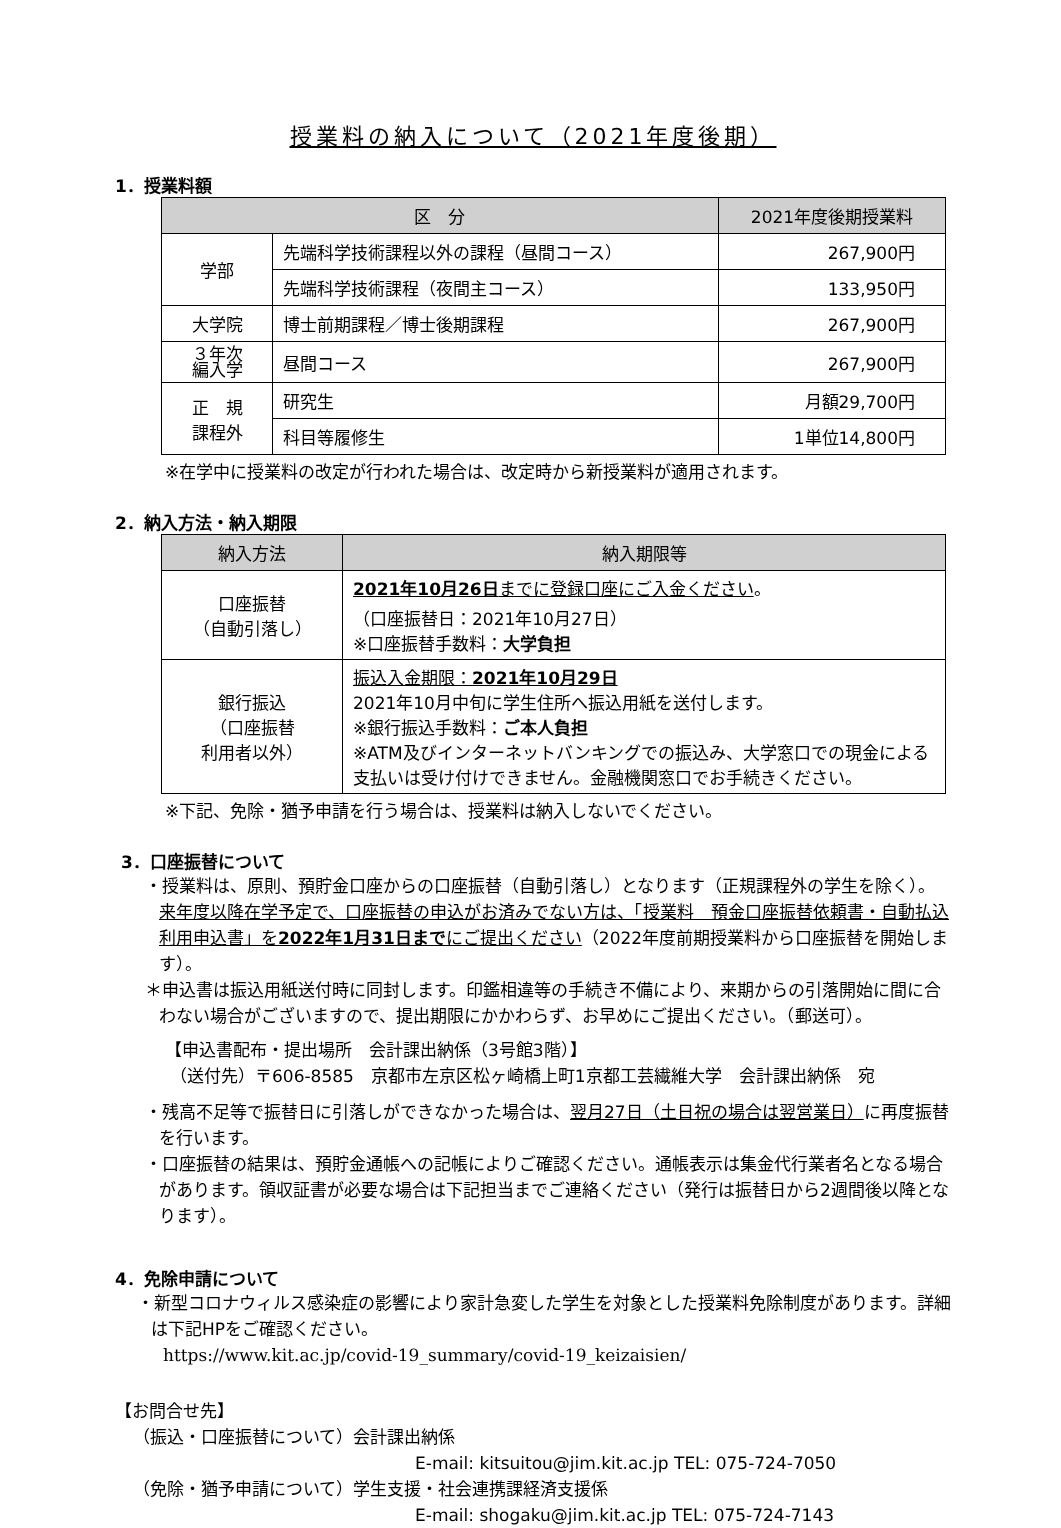授業料の納入について（2021年度後期）
1．授業料額
| 区 分 | | 2021年度後期授業料 |
| --- | --- | --- |
| 学部 | 先端科学技術課程以外の課程（昼間コース） | 267,900円 |
| | 先端科学技術課程（夜間主コース） | 133,950円 |
| 大学院 | 博士前期課程／博士後期課程 | 267,900円 |
| ３年次 編入学 | 昼間コース | 267,900円 |
| 正 規 課程外 | 研究生 | 月額29,700円 |
| | 科目等履修生 | 1単位14,800円 |
※在学中に授業料の改定が行われた場合は、改定時から新授業料が適用されます。
2．納入方法・納入期限
| 納入方法 | 納入期限等 |
| --- | --- |
| 口座振替 （自動引落し） | 2021年10月26日 までに登録口座にご入金ください 。 （口座振替日：2021年10月27日） ※口座振替手数料： 大学負担 |
| 銀行振込 （口座振替 利用者以外） | 振込入金期限： 2021年10月29日 2021年10月中旬に学生住所へ振込用紙を送付します。 ※銀行振込手数料： ご本人負担 ※ATM及びインターネットバンキングでの振込み、大学窓口での現金による支払いは受け付けできません。金融機関窓口でお手続きください。 |
※下記、免除・猶予申請を行う場合は、授業料は納入しないでください。
3．口座振替について
・授業料は、原則、預貯金口座からの口座振替（自動引落し）となります（正規課程外の学生を除く）。来年度以降在学予定で、口座振替の申込がお済みでない方は、「授業料　預金口座振替依頼書・自動払込利用申込書」を2022年1月31日までにご提出ください（2022年度前期授業料から口座振替を開始します）。
＊申込書は振込用紙送付時に同封します。印鑑相違等の手続き不備により、来期からの引落開始に間に合わない場合がございますので、提出期限にかかわらず、お早めにご提出ください。（郵送可）。
【申込書配布・提出場所　会計課出納係（3号館3階）】
（送付先）〒606-8585　京都市左京区松ヶ崎橋上町1京都工芸繊維大学　会計課出納係　宛
・残高不足等で振替日に引落しができなかった場合は、翌月27日（土日祝の場合は翌営業日）に再度振替を行います。
・口座振替の結果は、預貯金通帳への記帳によりご確認ください。通帳表示は集金代行業者名となる場合があります。領収証書が必要な場合は下記担当までご連絡ください（発行は振替日から2週間後以降となります）。
4．免除申請について
・新型コロナウィルス感染症の影響により家計急変した学生を対象とした授業料免除制度があります。詳細は下記HPをご確認ください。
https://www.kit.ac.jp/covid-19_summary/covid-19_keizaisien/
【お問合せ先】
（振込・口座振替について）会計課出納係
E-mail: kitsuitou@jim.kit.ac.jp TEL: 075-724-7050
（免除・猶予申請について）学生支援・社会連携課経済支援係
E-mail: shogaku@jim.kit.ac.jp TEL: 075-724-7143